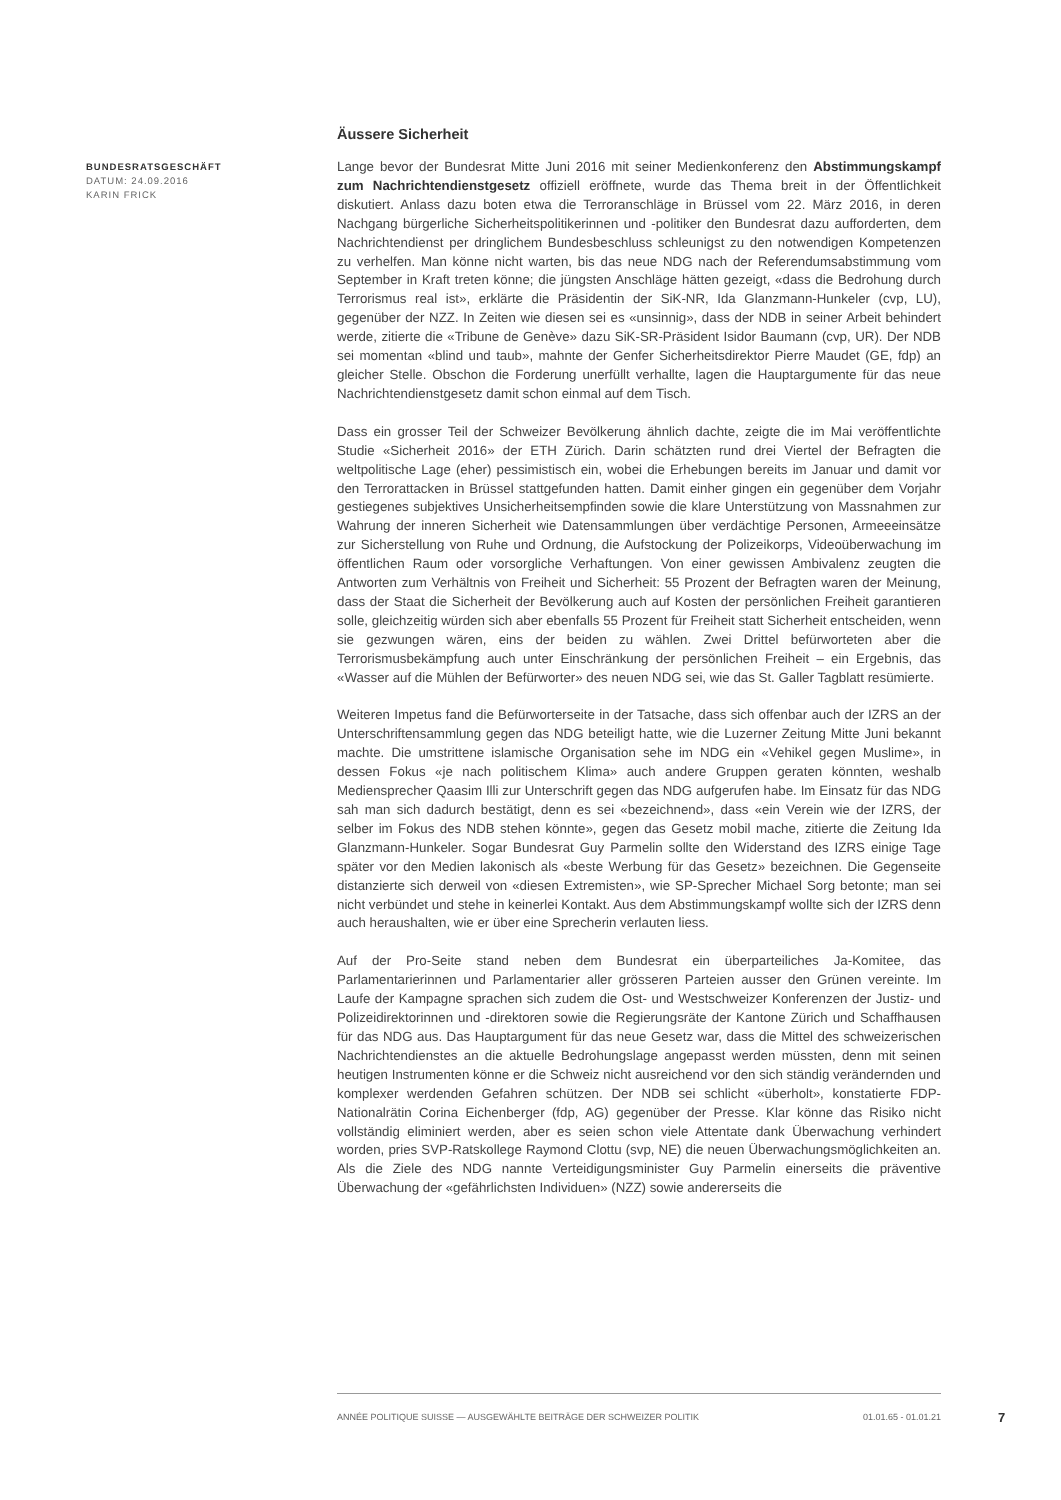BUNDESRATSGESCHÄFT
DATUM: 24.09.2016
KARIN FRICK
Äussere Sicherheit
Lange bevor der Bundesrat Mitte Juni 2016 mit seiner Medienkonferenz den Abstimmungskampf zum Nachrichtendienstgesetz offiziell eröffnete, wurde das Thema breit in der Öffentlichkeit diskutiert. Anlass dazu boten etwa die Terroranschläge in Brüssel vom 22. März 2016, in deren Nachgang bürgerliche Sicherheitspolitikerinnen und -politiker den Bundesrat dazu aufforderten, dem Nachrichtendienst per dringlichem Bundesbeschluss schleunigst zu den notwendigen Kompetenzen zu verhelfen. Man könne nicht warten, bis das neue NDG nach der Referendumsabstimmung vom September in Kraft treten könne; die jüngsten Anschläge hätten gezeigt, «dass die Bedrohung durch Terrorismus real ist», erklärte die Präsidentin der SiK-NR, Ida Glanzmann-Hunkeler (cvp, LU), gegenüber der NZZ. In Zeiten wie diesen sei es «unsinnig», dass der NDB in seiner Arbeit behindert werde, zitierte die «Tribune de Genève» dazu SiK-SR-Präsident Isidor Baumann (cvp, UR). Der NDB sei momentan «blind und taub», mahnte der Genfer Sicherheitsdirektor Pierre Maudet (GE, fdp) an gleicher Stelle. Obschon die Forderung unerfüllt verhallte, lagen die Hauptargumente für das neue Nachrichtendienstgesetz damit schon einmal auf dem Tisch.
Dass ein grosser Teil der Schweizer Bevölkerung ähnlich dachte, zeigte die im Mai veröffentlichte Studie «Sicherheit 2016» der ETH Zürich. Darin schätzten rund drei Viertel der Befragten die weltpolitische Lage (eher) pessimistisch ein, wobei die Erhebungen bereits im Januar und damit vor den Terrorattacken in Brüssel stattgefunden hatten. Damit einher gingen ein gegenüber dem Vorjahr gestiegenes subjektives Unsicherheitsempfinden sowie die klare Unterstützung von Massnahmen zur Wahrung der inneren Sicherheit wie Datensammlungen über verdächtige Personen, Armeeeinsätze zur Sicherstellung von Ruhe und Ordnung, die Aufstockung der Polizeikorps, Videoüberwachung im öffentlichen Raum oder vorsorgliche Verhaftungen. Von einer gewissen Ambivalenz zeugten die Antworten zum Verhältnis von Freiheit und Sicherheit: 55 Prozent der Befragten waren der Meinung, dass der Staat die Sicherheit der Bevölkerung auch auf Kosten der persönlichen Freiheit garantieren solle, gleichzeitig würden sich aber ebenfalls 55 Prozent für Freiheit statt Sicherheit entscheiden, wenn sie gezwungen wären, eins der beiden zu wählen. Zwei Drittel befürworteten aber die Terrorismusbekämpfung auch unter Einschränkung der persönlichen Freiheit – ein Ergebnis, das «Wasser auf die Mühlen der Befürworter» des neuen NDG sei, wie das St. Galler Tagblatt resümierte.
Weiteren Impetus fand die Befürworterseite in der Tatsache, dass sich offenbar auch der IZRS an der Unterschriftensammlung gegen das NDG beteiligt hatte, wie die Luzerner Zeitung Mitte Juni bekannt machte. Die umstrittene islamische Organisation sehe im NDG ein «Vehikel gegen Muslime», in dessen Fokus «je nach politischem Klima» auch andere Gruppen geraten könnten, weshalb Mediensprecher Qaasim Illi zur Unterschrift gegen das NDG aufgerufen habe. Im Einsatz für das NDG sah man sich dadurch bestätigt, denn es sei «bezeichnend», dass «ein Verein wie der IZRS, der selber im Fokus des NDB stehen könnte», gegen das Gesetz mobil mache, zitierte die Zeitung Ida Glanzmann-Hunkeler. Sogar Bundesrat Guy Parmelin sollte den Widerstand des IZRS einige Tage später vor den Medien lakonisch als «beste Werbung für das Gesetz» bezeichnen. Die Gegenseite distanzierte sich derweil von «diesen Extremisten», wie SP-Sprecher Michael Sorg betonte; man sei nicht verbündet und stehe in keinerlei Kontakt. Aus dem Abstimmungskampf wollte sich der IZRS denn auch heraushalten, wie er über eine Sprecherin verlauten liess.
Auf der Pro-Seite stand neben dem Bundesrat ein überparteiliches Ja-Komitee, das Parlamentarierinnen und Parlamentarier aller grösseren Parteien ausser den Grünen vereinte. Im Laufe der Kampagne sprachen sich zudem die Ost- und Westschweizer Konferenzen der Justiz- und Polizeidirektorinnen und -direktoren sowie die Regierungsräte der Kantone Zürich und Schaffhausen für das NDG aus. Das Hauptargument für das neue Gesetz war, dass die Mittel des schweizerischen Nachrichtendienstes an die aktuelle Bedrohungslage angepasst werden müssten, denn mit seinen heutigen Instrumenten könne er die Schweiz nicht ausreichend vor den sich ständig verändernden und komplexer werdenden Gefahren schützen. Der NDB sei schlicht «überholt», konstatierte FDP-Nationalrätin Corina Eichenberger (fdp, AG) gegenüber der Presse. Klar könne das Risiko nicht vollständig eliminiert werden, aber es seien schon viele Attentate dank Überwachung verhindert worden, pries SVP-Ratskollege Raymond Clottu (svp, NE) die neuen Überwachungsmöglichkeiten an. Als die Ziele des NDG nannte Verteidigungsminister Guy Parmelin einerseits die präventive Überwachung der «gefährlichsten Individuen» (NZZ) sowie andererseits die
ANNÉE POLITIQUE SUISSE — AUSGEWÄHLTE BEITRÄGE DER SCHWEIZER POLITIK 01.01.65 - 01.01.21
7